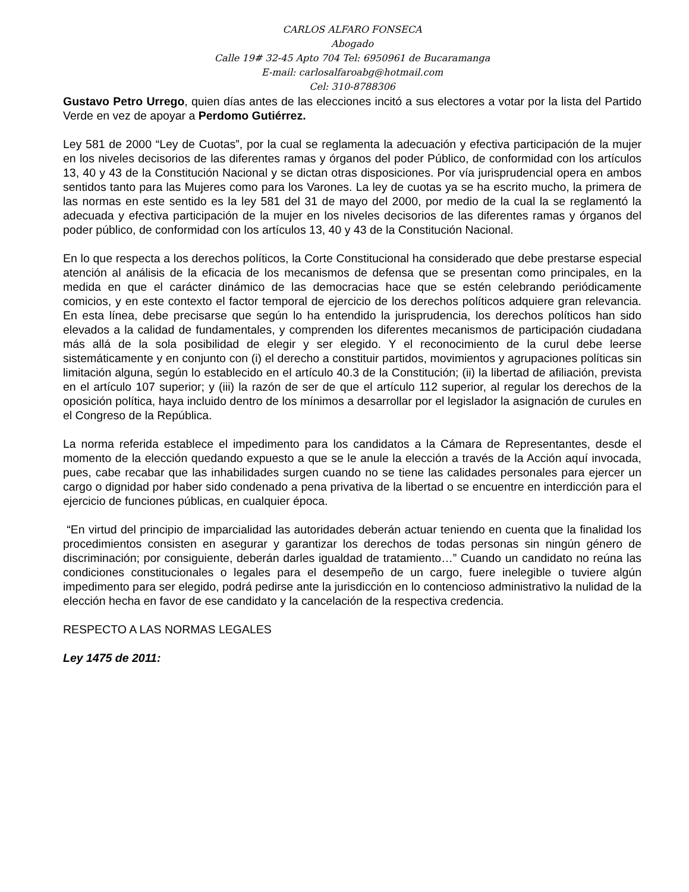CARLOS ALFARO FONSECA
Abogado
Calle 19# 32-45 Apto 704 Tel: 6950961 de Bucaramanga
E-mail: carlosalfaroabg@hotmail.com
Cel: 310-8788306
Gustavo Petro Urrego, quien días antes de las elecciones incitó a sus electores a votar por la lista del Partido Verde en vez de apoyar a Perdomo Gutiérrez.
Ley 581 de 2000 “Ley de Cuotas”, por la cual se reglamenta la adecuación y efectiva participación de la mujer en los niveles decisorios de las diferentes ramas y órganos del poder Público, de conformidad con los artículos 13, 40 y 43 de la Constitución Nacional y se dictan otras disposiciones. Por vía jurisprudencial opera en ambos sentidos tanto para las Mujeres como para los Varones. La ley de cuotas ya se ha escrito mucho, la primera de las normas en este sentido es la ley 581 del 31 de mayo del 2000, por medio de la cual la se reglamentó la adecuada y efectiva participación de la mujer en los niveles decisorios de las diferentes ramas y órganos del poder público, de conformidad con los artículos 13, 40 y 43 de la Constitución Nacional.
En lo que respecta a los derechos políticos, la Corte Constitucional ha considerado que debe prestarse especial atención al análisis de la eficacia de los mecanismos de defensa que se presentan como principales, en la medida en que el carácter dinámico de las democracias hace que se estén celebrando periódicamente comicios, y en este contexto el factor temporal de ejercicio de los derechos políticos adquiere gran relevancia. En esta línea, debe precisarse que según lo ha entendido la jurisprudencia, los derechos políticos han sido elevados a la calidad de fundamentales, y comprenden los diferentes mecanismos de participación ciudadana más allá de la sola posibilidad de elegir y ser elegido. Y el reconocimiento de la curul debe leerse sistemáticamente y en conjunto con (i) el derecho a constituir partidos, movimientos y agrupaciones políticas sin limitación alguna, según lo establecido en el artículo 40.3 de la Constitución; (ii) la libertad de afiliación, prevista en el artículo 107 superior; y (iii) la razón de ser de que el artículo 112 superior, al regular los derechos de la oposición política, haya incluido dentro de los mínimos a desarrollar por el legislador la asignación de curules en el Congreso de la República.
La norma referida establece el impedimento para los candidatos a la Cámara de Representantes, desde el momento de la elección quedando expuesto a que se le anule la elección a través de la Acción aquí invocada, pues, cabe recabar que las inhabilidades surgen cuando no se tiene las calidades personales para ejercer un cargo o dignidad por haber sido condenado a pena privativa de la libertad o se encuentre en interdicción para el ejercicio de funciones públicas, en cualquier época.
“En virtud del principio de imparcialidad las autoridades deberán actuar teniendo en cuenta que la finalidad los procedimientos consisten en asegurar y garantizar los derechos de todas personas sin ningún género de discriminación; por consiguiente, deberán darles igualdad de tratamiento…” Cuando un candidato no reúna las condiciones constitucionales o legales para el desempeño de un cargo, fuere inelegible o tuviere algún impedimento para ser elegido, podrá pedirse ante la jurisdicción en lo contencioso administrativo la nulidad de la elección hecha en favor de ese candidato y la cancelación de la respectiva credencia.
RESPECTO A LAS NORMAS LEGALES
Ley 1475 de 2011: